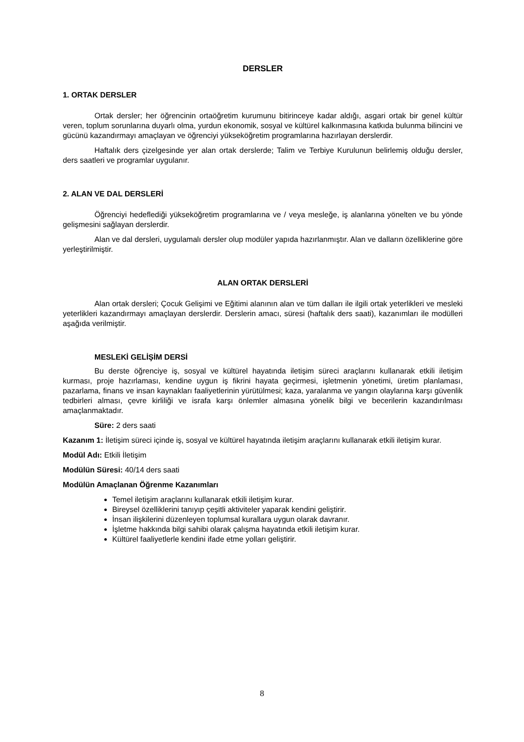DERSLER
1. ORTAK DERSLER
Ortak dersler; her öğrencinin ortaöğretim kurumunu bitirinceye kadar aldığı, asgari ortak bir genel kültür veren, toplum sorunlarına duyarlı olma, yurdun ekonomik, sosyal ve kültürel kalkınmasına katkıda bulunma bilincini ve gücünü kazandırmayı amaçlayan ve öğrenciyi yükseköğretim programlarına hazırlayan derslerdir.
Haftalık ders çizelgesinde yer alan ortak derslerde; Talim ve Terbiye Kurulunun belirlemiş olduğu dersler, ders saatleri ve programlar uygulanır.
2. ALAN VE DAL DERSLERİ
Öğrenciyi hedeflediği yükseköğretim programlarına ve / veya mesleğe, iş alanlarına yönelten ve bu yönde gelişmesini sağlayan derslerdir.
Alan ve dal dersleri, uygulamalı dersler olup modüler yapıda hazırlanmıştır. Alan ve dalların özelliklerine göre yerleştirilmiştir.
ALAN ORTAK DERSLERİ
Alan ortak dersleri; Çocuk Gelişimi ve Eğitimi alanının alan ve tüm dalları ile ilgili ortak yeterlikleri ve mesleki yeterlikleri kazandırmayı amaçlayan derslerdir. Derslerin amacı, süresi (haftalık ders saati), kazanımları ile modülleri aşağıda verilmiştir.
MESLEKİ GELİŞİM DERSİ
Bu derste öğrenciye iş, sosyal ve kültürel hayatında iletişim süreci araçlarını kullanarak etkili iletişim kurması, proje hazırlaması, kendine uygun iş fikrini hayata geçirmesi, işletmenin yönetimi, üretim planlaması, pazarlama, finans ve insan kaynakları faaliyetlerinin yürütülmesi; kaza, yaralanma ve yangın olaylarına karşı güvenlik tedbirleri alması, çevre kirliliği ve israfa karşı önlemler almasına yönelik bilgi ve becerilerin kazandırılması amaçlanmaktadır.
Süre: 2 ders saati
Kazanım 1: İletişim süreci içinde iş, sosyal ve kültürel hayatında iletişim araçlarını kullanarak etkili iletişim kurar.
Modül Adı: Etkili İletişim
Modülün Süresi: 40/14 ders saati
Modülün Amaçlanan Öğrenme Kazanımları
Temel iletişim araçlarını kullanarak etkili iletişim kurar.
Bireysel özelliklerini tanıyıp çeşitli aktiviteler yaparak kendini geliştirir.
İnsan ilişkilerini düzenleyen toplumsal kurallara uygun olarak davranır.
İşletme hakkında bilgi sahibi olarak çalışma hayatında etkili iletişim kurar.
Kültürel faaliyetlerle kendini ifade etme yolları geliştirir.
8